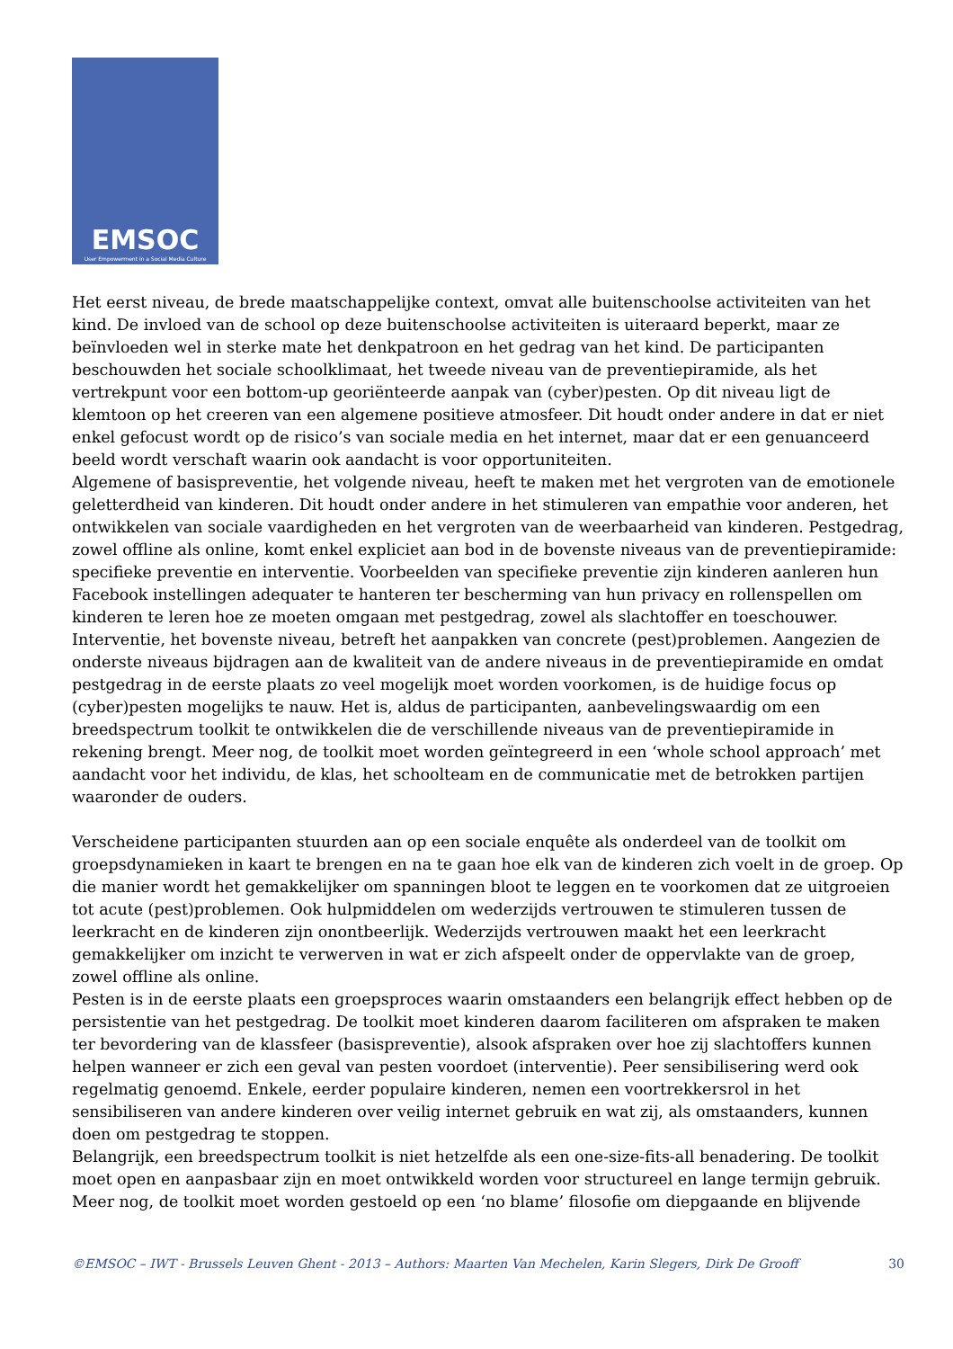EMSOC
User Empowerment in a Social Media Culture
Het eerst niveau, de brede maatschappelijke context, omvat alle buitenschoolse activiteiten van het kind. De invloed van de school op deze buitenschoolse activiteiten is uiteraard beperkt, maar ze beïnvloeden wel in sterke mate het denkpatroon en het gedrag van het kind. De participanten beschouwden het sociale schoolklimaat, het tweede niveau van de preventiepiramide, als het vertrekpunt voor een bottom-up georiënteerde aanpak van (cyber)pesten. Op dit niveau ligt de klemtoon op het creeren van een algemene positieve atmosfeer. Dit houdt onder andere in dat er niet enkel gefocust wordt op de risico’s van sociale media en het internet, maar dat er een genuanceerd beeld wordt verschaft waarin ook aandacht is voor opportuniteiten.
Algemene of basispreventie, het volgende niveau, heeft te maken met het vergroten van de emotionele geletterdheid van kinderen. Dit houdt onder andere in het stimuleren van empathie voor anderen, het ontwikkelen van sociale vaardigheden en het vergroten van de weerbaarheid van kinderen. Pestgedrag, zowel offline als online, komt enkel expliciet aan bod in de bovenste niveaus van de preventiepiramide: specifieke preventie en interventie. Voorbeelden van specifieke preventie zijn kinderen aanleren hun Facebook instellingen adequater te hanteren ter bescherming van hun privacy en rollenspellen om kinderen te leren hoe ze moeten omgaan met pestgedrag, zowel als slachtoffer en toeschouwer. Interventie, het bovenste niveau, betreft het aanpakken van concrete (pest)problemen. Aangezien de onderste niveaus bijdragen aan de kwaliteit van de andere niveaus in de preventiepiramide en omdat pestgedrag in de eerste plaats zo veel mogelijk moet worden voorkomen, is de huidige focus op (cyber)pesten mogelijks te nauw. Het is, aldus de participanten, aanbevelingswaardig om een breedspectrum toolkit te ontwikkelen die de verschillende niveaus van de preventiepiramide in rekening brengt. Meer nog, de toolkit moet worden geïntegreerd in een ‘whole school approach’ met aandacht voor het individu, de klas, het schoolteam en de communicatie met de betrokken partijen waaronder de ouders.
Verscheidene participanten stuurden aan op een sociale enquête als onderdeel van de toolkit om groepsdynamieken in kaart te brengen en na te gaan hoe elk van de kinderen zich voelt in de groep. Op die manier wordt het gemakkelijker om spanningen bloot te leggen en te voorkomen dat ze uitgroeien tot acute (pest)problemen. Ook hulpmiddelen om wederzijds vertrouwen te stimuleren tussen de leerkracht en de kinderen zijn onontbeerlijk. Wederzijds vertrouwen maakt het een leerkracht gemakkelijker om inzicht te verwerven in wat er zich afspeelt onder de oppervlakte van de groep, zowel offline als online.
Pesten is in de eerste plaats een groepsproces waarin omstaanders een belangrijk effect hebben op de persistentie van het pestgedrag. De toolkit moet kinderen daarom faciliteren om afspraken te maken ter bevordering van de klassfeer (basispreventie), alsook afspraken over hoe zij slachtoffers kunnen helpen wanneer er zich een geval van pesten voordoet (interventie). Peer sensibilisering werd ook regelmatig genoemd. Enkele, eerder populaire kinderen, nemen een voortrekkersrol in het sensibiliseren van andere kinderen over veilig internet gebruik en wat zij, als omstaanders, kunnen doen om pestgedrag te stoppen.
Belangrijk, een breedspectrum toolkit is niet hetzelfde als een one-size-fits-all benadering. De toolkit moet open en aanpasbaar zijn en moet ontwikkeld worden voor structureel en lange termijn gebruik. Meer nog, de toolkit moet worden gestoeld op een ‘no blame’ filosofie om diepgaande en blijvende
©EMSOC – IWT - Brussels Leuven Ghent - 2013 – Authors: Maarten Van Mechelen, Karin Slegers, Dirk De Grooff 30